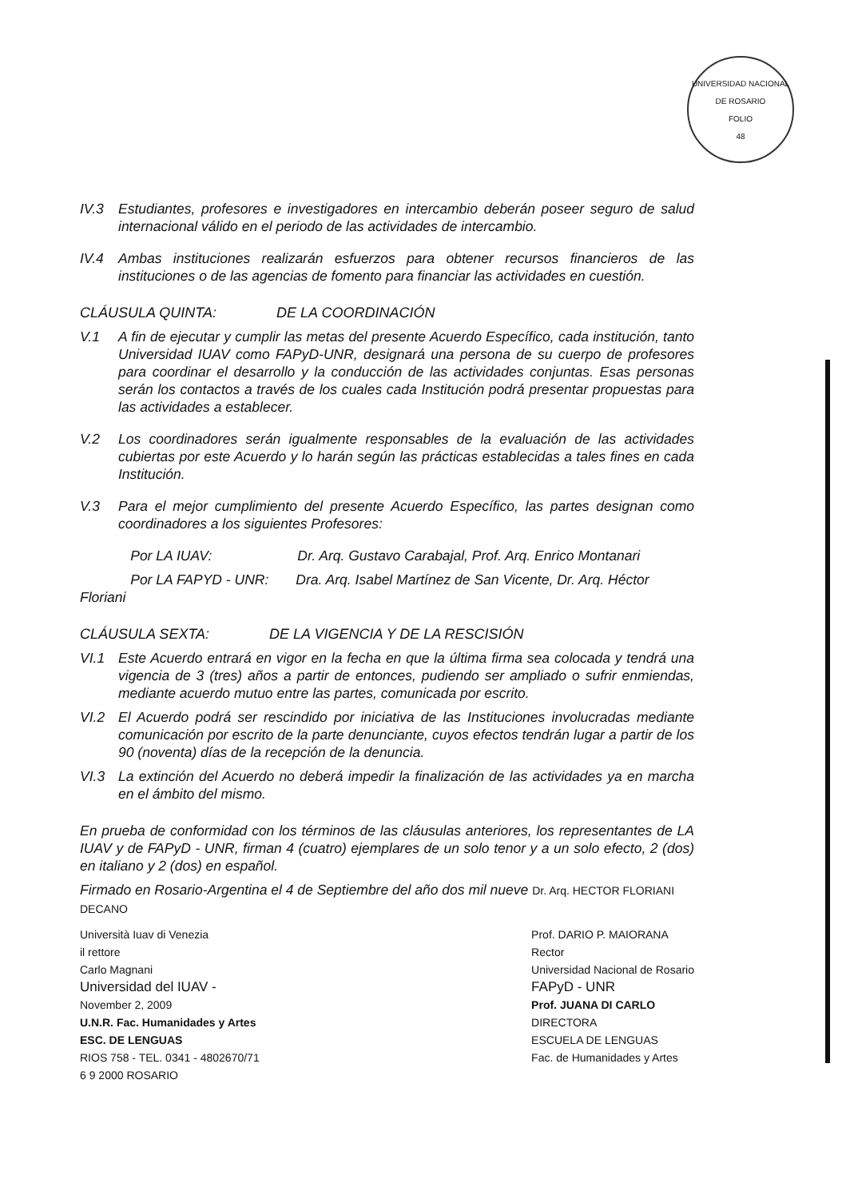UNIVERSIDAD NACIONAL DE ROSARIO
FOLIO
48
IV.3 Estudiantes, profesores e investigadores en intercambio deberán poseer seguro de salud internacional válido en el periodo de las actividades de intercambio.
IV.4 Ambas instituciones realizarán esfuerzos para obtener recursos financieros de las instituciones o de las agencias de fomento para financiar las actividades en cuestión.
CLÁUSULA QUINTA: DE LA COORDINACIÓN
V.1 A fin de ejecutar y cumplir las metas del presente Acuerdo Específico, cada institución, tanto Universidad IUAV como FAPyD-UNR, designará una persona de su cuerpo de profesores para coordinar el desarrollo y la conducción de las actividades conjuntas. Esas personas serán los contactos a través de los cuales cada Institución podrá presentar propuestas para las actividades a establecer.
V.2 Los coordinadores serán igualmente responsables de la evaluación de las actividades cubiertas por este Acuerdo y lo harán según las prácticas establecidas a tales fines en cada Institución.
V.3 Para el mejor cumplimiento del presente Acuerdo Específico, las partes designan como coordinadores a los siguientes Profesores:
Por LA IUAV: Dr. Arq. Gustavo Carabajal, Prof. Arq. Enrico Montanari
Por LA FAPYD - UNR: Dra. Arq. Isabel Martínez de San Vicente, Dr. Arq. Héctor Floriani
CLÁUSULA SEXTA: DE LA VIGENCIA Y DE LA RESCISIÓN
VI.1 Este Acuerdo entrará en vigor en la fecha en que la última firma sea colocada y tendrá una vigencia de 3 (tres) años a partir de entonces, pudiendo ser ampliado o sufrir enmiendas, mediante acuerdo mutuo entre las partes, comunicada por escrito.
VI.2 El Acuerdo podrá ser rescindido por iniciativa de las Instituciones involucradas mediante comunicación por escrito de la parte denunciante, cuyos efectos tendrán lugar a partir de los 90 (noventa) días de la recepción de la denuncia.
VI.3 La extinción del Acuerdo no deberá impedir la finalización de las actividades ya en marcha en el ámbito del mismo.
En prueba de conformidad con los términos de las cláusulas anteriores, los representantes de LA IUAV y de FAPyD - UNR, firman 4 (cuatro) ejemplares de un solo tenor y a un solo efecto, 2 (dos) en italiano y 2 (dos) en español.
Firmado en Rosario-Argentina el 4 de Septiembre del año dos mil nueve Dr. Arq. HECTOR FLORIANI DECANO
Università Iuav di Venezia
il rettore
Carlo Magnani
Universidad del IUAV -
November 2, 2009
U.N.R. Fac. Humanidades y Artes
ESC. DE LENGUAS
RIOS 758 - TEL. 0341 - 4802670/71
6 9 2000 ROSARIO
Prof. DARIO P. MAIORANA
Rector
Universidad Nacional de Rosario
FAPyD - UNR
Prof. JUANA DI CARLO
DIRECTORA
ESCUELA DE LENGUAS
Fac. de Humanidades y Artes